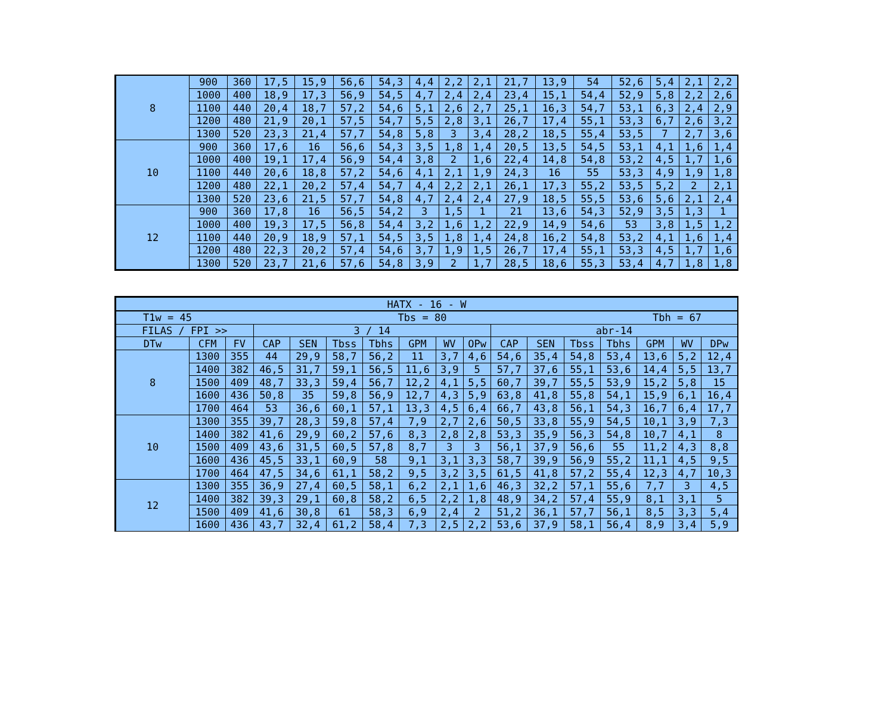| 8 | 900 | 360 | 17,5 | 15,9 | 56,6 | 54,3 | 4,4 | 2,2 | 2,1 | 21,7 | 13,9 | 54 | 52,6 | 5,4 | 2,1 | 2,2 |
| | 1000 | 400 | 18,9 | 17,3 | 56,9 | 54,5 | 4,7 | 2,4 | 2,4 | 23,4 | 15,1 | 54,4 | 52,9 | 5,8 | 2,2 | 2,6 |
| | 1100 | 440 | 20,4 | 18,7 | 57,2 | 54,6 | 5,1 | 2,6 | 2,7 | 25,1 | 16,3 | 54,7 | 53,1 | 6,3 | 2,4 | 2,9 |
| | 1200 | 480 | 21,9 | 20,1 | 57,5 | 54,7 | 5,5 | 2,8 | 3,1 | 26,7 | 17,4 | 55,1 | 53,3 | 6,7 | 2,6 | 3,2 |
| | 1300 | 520 | 23,3 | 21,4 | 57,7 | 54,8 | 5,8 | 3 | 3,4 | 28,2 | 18,5 | 55,4 | 53,5 | 7 | 2,7 | 3,6 |
| 10 | 900 | 360 | 17,6 | 16 | 56,6 | 54,3 | 3,5 | 1,8 | 1,4 | 20,5 | 13,5 | 54,5 | 53,1 | 4,1 | 1,6 | 1,4 |
| | 1000 | 400 | 19,1 | 17,4 | 56,9 | 54,4 | 3,8 | 2 | 1,6 | 22,4 | 14,8 | 54,8 | 53,2 | 4,5 | 1,7 | 1,6 |
| | 1100 | 440 | 20,6 | 18,8 | 57,2 | 54,6 | 4,1 | 2,1 | 1,9 | 24,3 | 16 | 55 | 53,3 | 4,9 | 1,9 | 1,8 |
| | 1200 | 480 | 22,1 | 20,2 | 57,4 | 54,7 | 4,4 | 2,2 | 2,1 | 26,1 | 17,3 | 55,2 | 53,5 | 5,2 | 2 | 2,1 |
| | 1300 | 520 | 23,6 | 21,5 | 57,7 | 54,8 | 4,7 | 2,4 | 2,4 | 27,9 | 18,5 | 55,5 | 53,6 | 5,6 | 2,1 | 2,4 |
| 12 | 900 | 360 | 17,8 | 16 | 56,5 | 54,2 | 3 | 1,5 | 1 | 21 | 13,6 | 54,3 | 52,9 | 3,5 | 1,3 | 1 |
| | 1000 | 400 | 19,3 | 17,5 | 56,8 | 54,4 | 3,2 | 1,6 | 1,2 | 22,9 | 14,9 | 54,6 | 53 | 3,8 | 1,5 | 1,2 |
| | 1100 | 440 | 20,9 | 18,9 | 57,1 | 54,5 | 3,5 | 1,8 | 1,4 | 24,8 | 16,2 | 54,8 | 53,2 | 4,1 | 1,6 | 1,4 |
| | 1200 | 480 | 22,3 | 20,2 | 57,4 | 54,6 | 3,7 | 1,9 | 1,5 | 26,7 | 17,4 | 55,1 | 53,3 | 4,5 | 1,7 | 1,6 |
| | 1300 | 520 | 23,7 | 21,6 | 57,6 | 54,8 | 3,9 | 2 | 1,7 | 28,5 | 18,6 | 55,3 | 53,4 | 4,7 | 1,8 | 1,8 |
| HATX - 16 - W | | | | | | | | | | | | | | | | |
| T1w = 45 Tbs = 80 Tbh = 67 | | | | | | | | | | | | | | | | |
| FILAS / FPI >> | | | 3 / 14 | | | | | | | abr-14 | | | | | | |
| DTw | CFM | FV | CAP | SEN | Tbss | Tbhs | GPM | WV | OPw | CAP | SEN | Tbss | Tbhs | GPM | WV | DPw |
| 8 | 1300 | 355 | 44 | 29,9 | 58,7 | 56,2 | 11 | 3,7 | 4,6 | 54,6 | 35,4 | 54,8 | 53,4 | 13,6 | 5,2 | 12,4 |
| | 1400 | 382 | 46,5 | 31,7 | 59,1 | 56,5 | 11,6 | 3,9 | 5 | 57,7 | 37,6 | 55,1 | 53,6 | 14,4 | 5,5 | 13,7 |
| | 1500 | 409 | 48,7 | 33,3 | 59,4 | 56,7 | 12,2 | 4,1 | 5,5 | 60,7 | 39,7 | 55,5 | 53,9 | 15,2 | 5,8 | 15 |
| | 1600 | 436 | 50,8 | 35 | 59,8 | 56,9 | 12,7 | 4,3 | 5,9 | 63,8 | 41,8 | 55,8 | 54,1 | 15,9 | 6,1 | 16,4 |
| | 1700 | 464 | 53 | 36,6 | 60,1 | 57,1 | 13,3 | 4,5 | 6,4 | 66,7 | 43,8 | 56,1 | 54,3 | 16,7 | 6,4 | 17,7 |
| 10 | 1300 | 355 | 39,7 | 28,3 | 59,8 | 57,4 | 7,9 | 2,7 | 2,6 | 50,5 | 33,8 | 55,9 | 54,5 | 10,1 | 3,9 | 7,3 |
| | 1400 | 382 | 41,6 | 29,9 | 60,2 | 57,6 | 8,3 | 2,8 | 2,8 | 53,3 | 35,9 | 56,3 | 54,8 | 10,7 | 4,1 | 8 |
| | 1500 | 409 | 43,6 | 31,5 | 60,5 | 57,8 | 8,7 | 3 | 3 | 56,1 | 37,9 | 56,6 | 55 | 11,2 | 4,3 | 8,8 |
| | 1600 | 436 | 45,5 | 33,1 | 60,9 | 58 | 9,1 | 3,1 | 3,3 | 58,7 | 39,9 | 56,9 | 55,2 | 11,1 | 4,5 | 9,5 |
| | 1700 | 464 | 47,5 | 34,6 | 61,1 | 58,2 | 9,5 | 3,2 | 3,5 | 61,5 | 41,8 | 57,2 | 55,4 | 12,3 | 4,7 | 10,3 |
| 12 | 1300 | 355 | 36,9 | 27,4 | 60,5 | 58,1 | 6,2 | 2,1 | 1,6 | 46,3 | 32,2 | 57,1 | 55,6 | 7,7 | 3 | 4,5 |
| | 1400 | 382 | 39,3 | 29,1 | 60,8 | 58,2 | 6,5 | 2,2 | 1,8 | 48,9 | 34,2 | 57,4 | 55,9 | 8,1 | 3,1 | 5 |
| | 1500 | 409 | 41,6 | 30,8 | 61 | 58,3 | 6,9 | 2,4 | 2 | 51,2 | 36,1 | 57,7 | 56,1 | 8,5 | 3,3 | 5,4 |
| | 1600 | 436 | 43,7 | 32,4 | 61,2 | 58,4 | 7,3 | 2,5 | 2,2 | 53,6 | 37,9 | 58,1 | 56,4 | 8,9 | 3,4 | 5,9 |